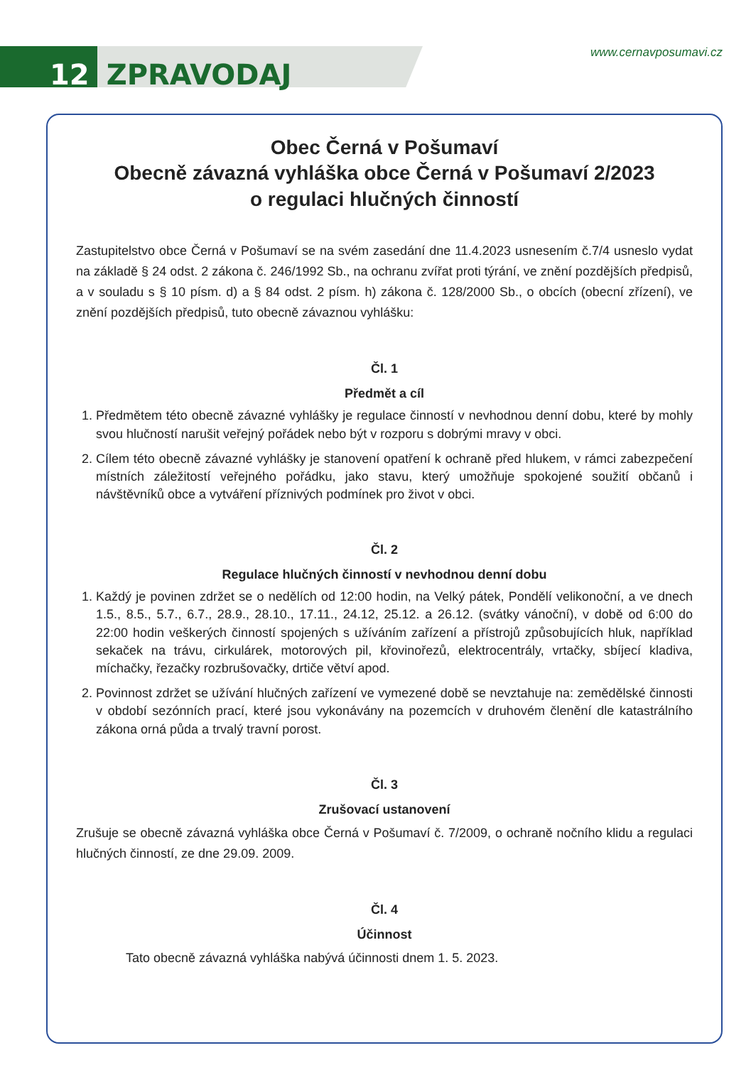12 ZPRAVODAJ
www.cernavposumavi.cz
Obec Černá v Pošumaví
Obecně závazná vyhláška obce Černá v Pošumaví 2/2023
o regulaci hlučných činností
Zastupitelstvo obce Černá v Pošumaví se na svém zasedání dne 11.4.2023 usnesením č.7/4 usneslo vydat na základě § 24 odst. 2 zákona č. 246/1992 Sb., na ochranu zvířat proti týrání, ve znění pozdějších předpisů, a v souladu s § 10 písm. d) a § 84 odst. 2 písm. h) zákona č. 128/2000 Sb., o obcích (obecní zřízení), ve znění pozdějších předpisů, tuto obecně závaznou vyhlášku:
Čl. 1
Předmět a cíl
1. Předmětem této obecně závazné vyhlášky je regulace činností v nevhodnou denní dobu, které by mohly svou hlučností narušit veřejný pořádek nebo být v rozporu s dobrými mravy v obci.
2. Cílem této obecně závazné vyhlášky je stanovení opatření k ochraně před hlukem, v rámci zabezpečení místních záležitostí veřejného pořádku, jako stavu, který umožňuje spokojené soužití občanů i návštěvníků obce a vytváření příznivých podmínek pro život v obci.
Čl. 2
Regulace hlučných činností v nevhodnou denní dobu
1. Každý je povinen zdržet se o nedělích od 12:00 hodin, na Velký pátek, Pondělí velikonoční, a ve dnech 1.5., 8.5., 5.7., 6.7., 28.9., 28.10., 17.11., 24.12, 25.12. a 26.12. (svátky vánoční), v době od 6:00 do 22:00 hodin veškerých činností spojených s užíváním zařízení a přístrojů způsobujících hluk, například sekaček na trávu, cirkulárek, motorových pil, křovinořezů, elektrocentrály, vrtačky, sbíjecí kladiva, míchačky, řezačky rozbrušovačky, drtiče větví apod.
2. Povinnost zdržet se užívání hlučných zařízení ve vymezené době se nevztahuje na: zemědělské činnosti v období sezónních prací, které jsou vykonávány na pozemcích v druhovém členění dle katastrálního zákona orná půda a trvalý travní porost.
Čl. 3
Zrušovací ustanovení
Zrušuje se obecně závazná vyhláška obce Černá v Pošumaví č. 7/2009, o ochraně nočního klidu a regulaci hlučných činností, ze dne 29.09. 2009.
Čl. 4
Účinnost
Tato obecně závazná vyhláška nabývá účinnosti dnem 1. 5. 2023.